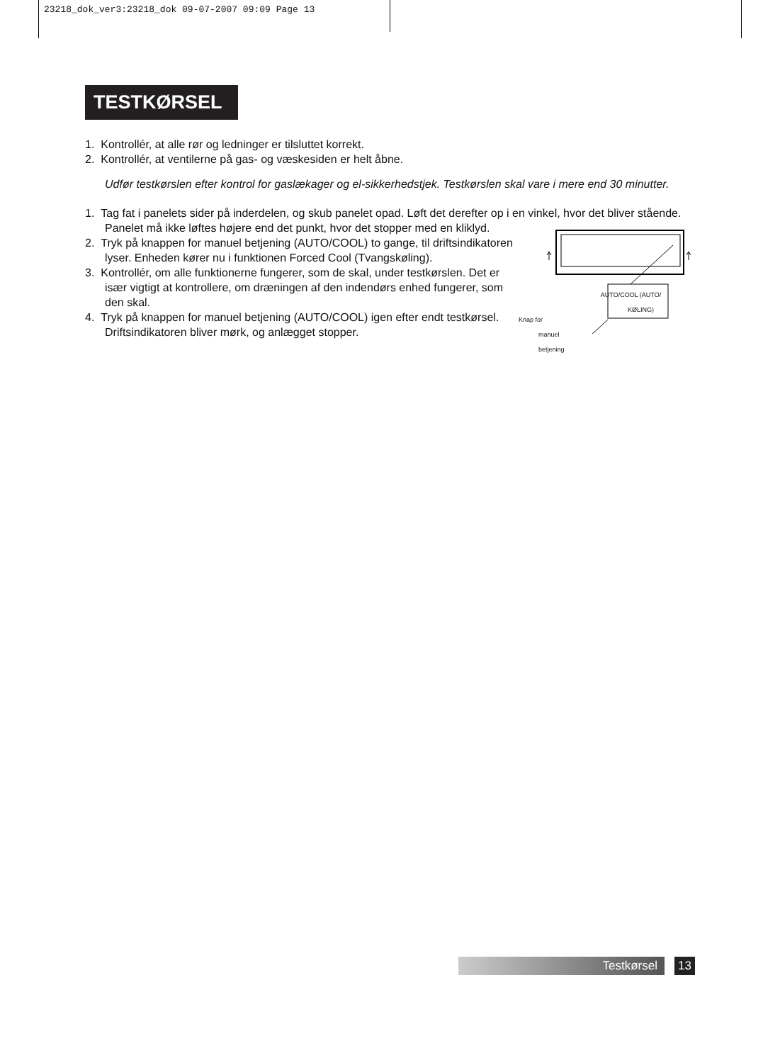23218_dok_ver3:23218_dok 09-07-2007 09:09 Page 13
TESTKØRSEL
1. Kontrollér, at alle rør og ledninger er tilsluttet korrekt.
2. Kontrollér, at ventilerne på gas- og væskesiden er helt åbne.
Udfør testkørslen efter kontrol for gaslækager og el-sikkerhedstjek. Testkørslen skal vare i mere end 30 minutter.
1. Tag fat i panelets sider på inderdelen, og skub panelet opad. Løft det derefter op i en vinkel, hvor
AUTO/COOL (AUTO/ KØLING)
Knap for
manuel
betjening
det bliver stående. Panelet må ikke løftes højere end det punkt, hvor det stopper med en kliklyd.
2. Tryk på knappen for manuel betjening (AUTO/COOL) to gange, til driftsindikatoren lyser. Enheden kører nu i funktionen Forced Cool (Tvangskøling).
3. Kontrollér, om alle funktionerne fungerer, som de skal, under testkørslen. Det er især vigtigt at kontrollere, om dræningen af den indendørs enhed fungerer, som den skal.
4. Tryk på knappen for manuel betjening (AUTO/COOL) igen efter endt testkørsel. Driftsindikatoren bliver mørk, og anlægget stopper.
Testkørsel 13